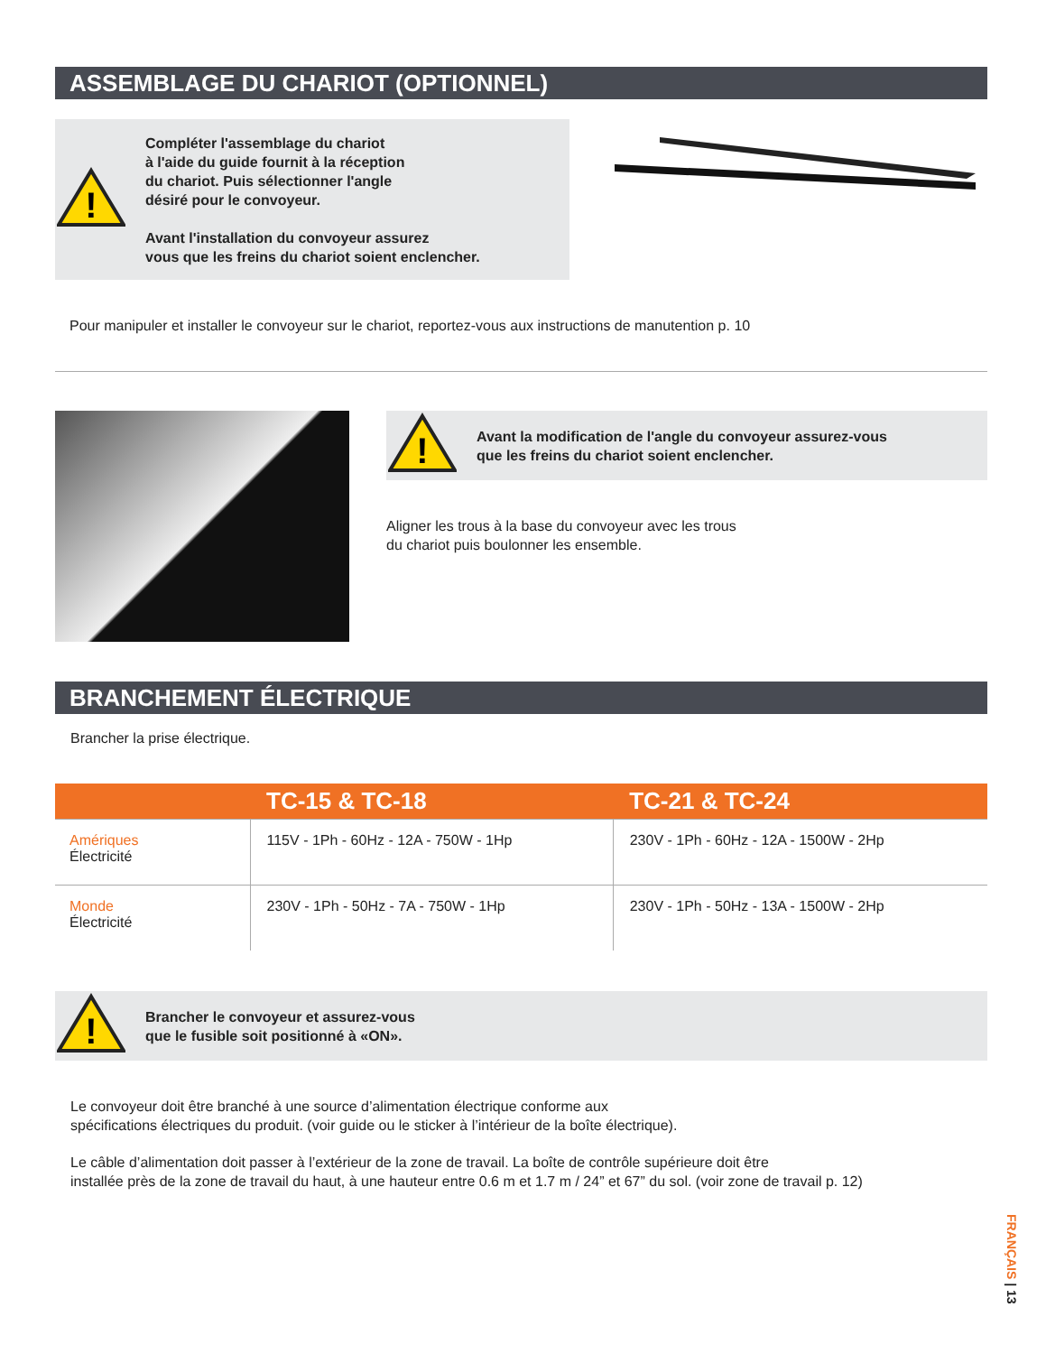ASSEMBLAGE DU CHARIOT (OPTIONNEL)
!
Compléter l'assemblage du chariot
à l'aide du guide fournit à la réception
du chariot. Puis sélectionner l'angle
désiré pour le convoyeur.
Avant l'installation du convoyeur assurez
vous que les freins du chariot soient enclencher.
Pour manipuler et installer le convoyeur sur le chariot, reportez-vous aux instructions de manutention p. 10
!
Avant la modification de l'angle du convoyeur assurez-vous
que les freins du chariot soient enclencher.
Aligner les trous à la base du convoyeur avec les trous
du chariot puis boulonner les ensemble.
BRANCHEMENT ÉLECTRIQUE
Brancher la prise électrique.
| | TC-15 & TC-18 | TC-21 & TC-24 |
| --- | --- | --- |
| Amériques Électricité | 115V - 1Ph - 60Hz - 12A - 750W - 1Hp | 230V - 1Ph - 60Hz - 12A - 1500W - 2Hp |
| Monde Électricité | 230V - 1Ph - 50Hz - 7A - 750W - 1Hp | 230V - 1Ph - 50Hz - 13A - 1500W - 2Hp |
!
Brancher le convoyeur et assurez-vous
que le fusible soit positionné à «ON».
Le convoyeur doit être branché à une source d’alimentation électrique conforme aux
spécifications électriques du produit. (voir guide ou le sticker à l’intérieur de la boîte électrique).
Le câble d’alimentation doit passer à l’extérieur de la zone de travail. La boîte de contrôle supérieure doit être
installée près de la zone de travail du haut, à une hauteur entre 0.6 m et 1.7 m / 24” et 67” du sol. (voir zone de travail p. 12)
FRANÇAIS | 13